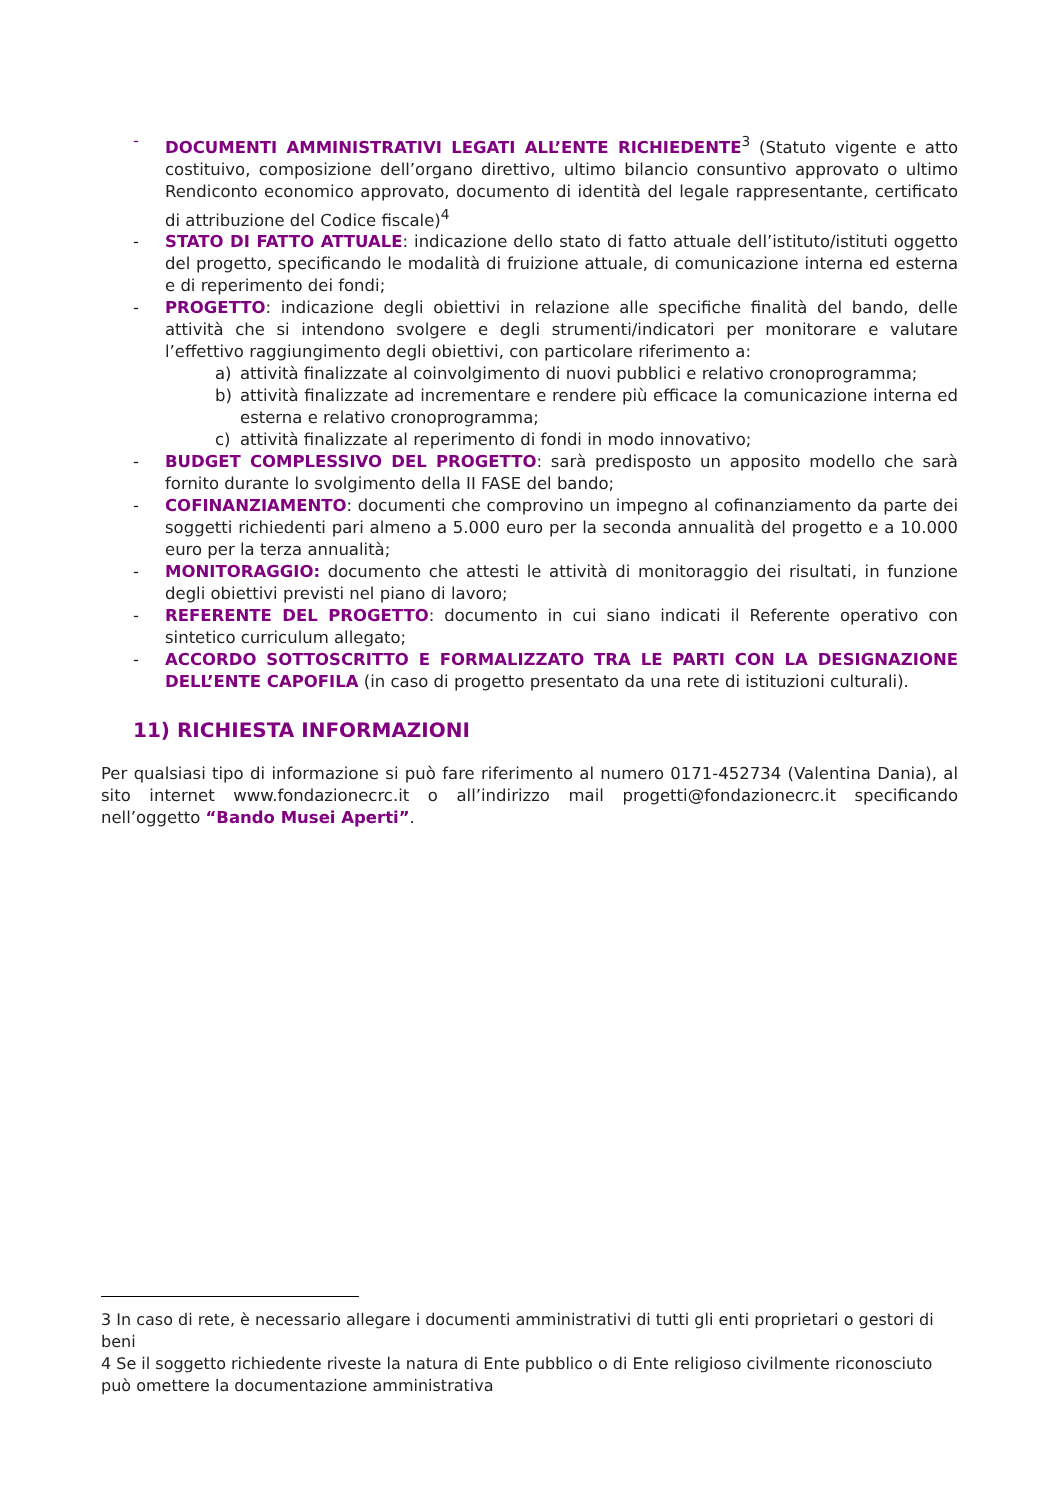- DOCUMENTI AMMINISTRATIVI LEGATI ALL’ENTE RICHIEDENTE<sup>3</sup> (Statuto vigente e atto costituivo, composizione dell’organo direttivo, ultimo bilancio consuntivo approvato o ultimo Rendiconto economico approvato, documento di identità del legale rappresentante, certificato di attribuzione del Codice fiscale)<sup>4</sup>
- STATO DI FATTO ATTUALE: indicazione dello stato di fatto attuale dell’istituto/istituti oggetto del progetto, specificando le modalità di fruizione attuale, di comunicazione interna ed esterna e di reperimento dei fondi;
- PROGETTO: indicazione degli obiettivi in relazione alle specifiche finalità del bando, delle attività che si intendono svolgere e degli strumenti/indicatori per monitorare e valutare l’effettivo raggiungimento degli obiettivi, con particolare riferimento a:
a) attività finalizzate al coinvolgimento di nuovi pubblici e relativo cronoprogramma;
b) attività finalizzate ad incrementare e rendere più efficace la comunicazione interna ed esterna e relativo cronoprogramma;
c) attività finalizzate al reperimento di fondi in modo innovativo;
- BUDGET COMPLESSIVO DEL PROGETTO: sarà predisposto un apposito modello che sarà fornito durante lo svolgimento della II FASE del bando;
- COFINANZIAMENTO: documenti che comprovino un impegno al cofinanziamento da parte dei soggetti richiedenti pari almeno a 5.000 euro per la seconda annualità del progetto e a 10.000 euro per la terza annualità;
- MONITORAGGIO: documento che attesti le attività di monitoraggio dei risultati, in funzione degli obiettivi previsti nel piano di lavoro;
- REFERENTE DEL PROGETTO: documento in cui siano indicati il Referente operativo con sintetico curriculum allegato;
- ACCORDO SOTTOSCRITTO E FORMALIZZATO TRA LE PARTI CON LA DESIGNAZIONE DELL’ENTE CAPOFILA (in caso di progetto presentato da una rete di istituzioni culturali).
11) RICHIESTA INFORMAZIONI
Per qualsiasi tipo di informazione si può fare riferimento al numero 0171-452734 (Valentina Dania), al sito internet www.fondazionecrc.it o all’indirizzo mail progetti@fondazionecrc.it specificando nell’oggetto “Bando Musei Aperti”.
3 In caso di rete, è necessario allegare i documenti amministrativi di tutti gli enti proprietari o gestori di beni
4 Se il soggetto richiedente riveste la natura di Ente pubblico o di Ente religioso civilmente riconosciuto può omettere la documentazione amministrativa